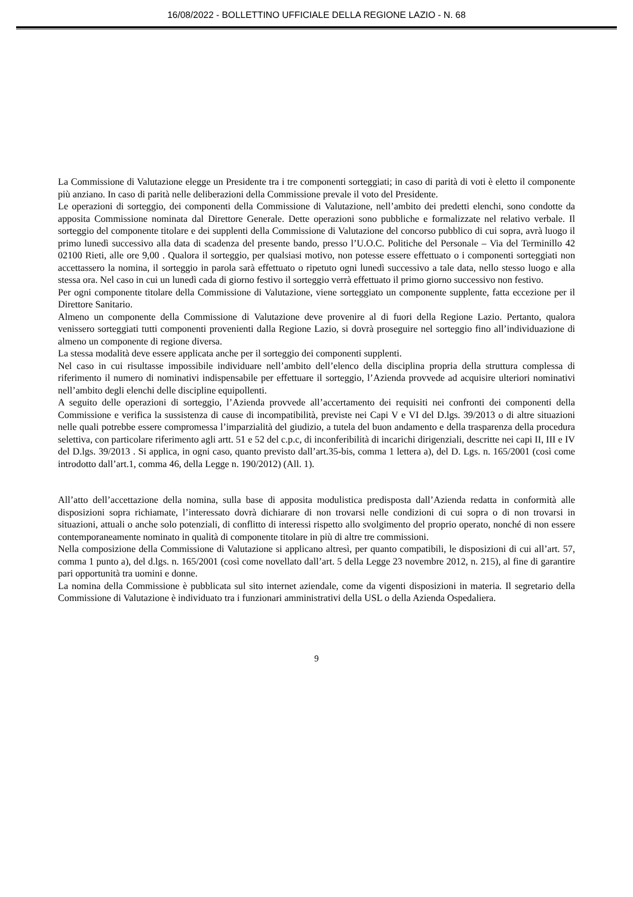16/08/2022 - BOLLETTINO UFFICIALE DELLA REGIONE LAZIO - N. 68
La Commissione di Valutazione elegge un Presidente tra i tre componenti sorteggiati; in caso di parità di voti è eletto il componente più anziano. In caso di parità nelle deliberazioni della Commissione prevale il voto del Presidente.
Le operazioni di sorteggio, dei componenti della Commissione di Valutazione, nell’ambito dei predetti elenchi, sono condotte da apposita Commissione nominata dal Direttore Generale. Dette operazioni sono pubbliche e formalizzate nel relativo verbale. Il sorteggio del componente titolare e dei supplenti della Commissione di Valutazione del concorso pubblico di cui sopra, avrà luogo il primo lunedì successivo alla data di scadenza del presente bando, presso l’U.O.C. Politiche del Personale – Via del Terminillo 42 02100 Rieti, alle ore 9,00 . Qualora il sorteggio, per qualsiasi motivo, non potesse essere effettuato o i componenti sorteggiati non accettassero la nomina, il sorteggio in parola sarà effettuato o ripetuto ogni lunedì successivo a tale data, nello stesso luogo e alla stessa ora. Nel caso in cui un lunedì cada di giorno festivo il sorteggio verrà effettuato il primo giorno successivo non festivo.
Per ogni componente titolare della Commissione di Valutazione, viene sorteggiato un componente supplente, fatta eccezione per il Direttore Sanitario.
Almeno un componente della Commissione di Valutazione deve provenire al di fuori della Regione Lazio. Pertanto, qualora venissero sorteggiati tutti componenti provenienti dalla Regione Lazio, si dovrà proseguire nel sorteggio fino all’individuazione di almeno un componente di regione diversa.
La stessa modalità deve essere applicata anche per il sorteggio dei componenti supplenti.
Nel caso in cui risultasse impossibile individuare nell’ambito dell’elenco della disciplina propria della struttura complessa di riferimento il numero di nominativi indispensabile per effettuare il sorteggio, l’Azienda provvede ad acquisire ulteriori nominativi nell’ambito degli elenchi delle discipline equipollenti.
A seguito delle operazioni di sorteggio, l’Azienda provvede all’accertamento dei requisiti nei confronti dei componenti della Commissione e verifica la sussistenza di cause di incompatibilità, previste nei Capi V e VI del D.lgs. 39/2013 o di altre situazioni nelle quali potrebbe essere compromessa l’imparzialità del giudizio, a tutela del buon andamento e della trasparenza della procedura selettiva, con particolare riferimento agli artt. 51 e 52 del c.p.c, di inconferibilità di incarichi dirigenziali, descritte nei capi II, III e IV del D.lgs. 39/2013 . Si applica, in ogni caso, quanto previsto dall’art.35-bis, comma 1 lettera a), del D. Lgs. n. 165/2001 (così come introdotto dall’art.1, comma 46, della Legge n. 190/2012) (All. 1).
All’atto dell’accettazione della nomina, sulla base di apposita modulistica predisposta dall’Azienda redatta in conformità alle disposizioni sopra richiamate, l’interessato dovrà dichiarare di non trovarsi nelle condizioni di cui sopra o di non trovarsi in situazioni, attuali o anche solo potenziali, di conflitto di interessi rispetto allo svolgimento del proprio operato, nonché di non essere contemporaneamente nominato in qualità di componente titolare in più di altre tre commissioni.
Nella composizione della Commissione di Valutazione si applicano altresì, per quanto compatibili, le disposizioni di cui all’art. 57, comma 1 punto a), del d.lgs. n. 165/2001 (così come novellato dall’art. 5 della Legge 23 novembre 2012, n. 215), al fine di garantire pari opportunità tra uomini e donne.
La nomina della Commissione è pubblicata sul sito internet aziendale, come da vigenti disposizioni in materia. Il segretario della Commissione di Valutazione è individuato tra i funzionari amministrativi della USL o della Azienda Ospedaliera.
9